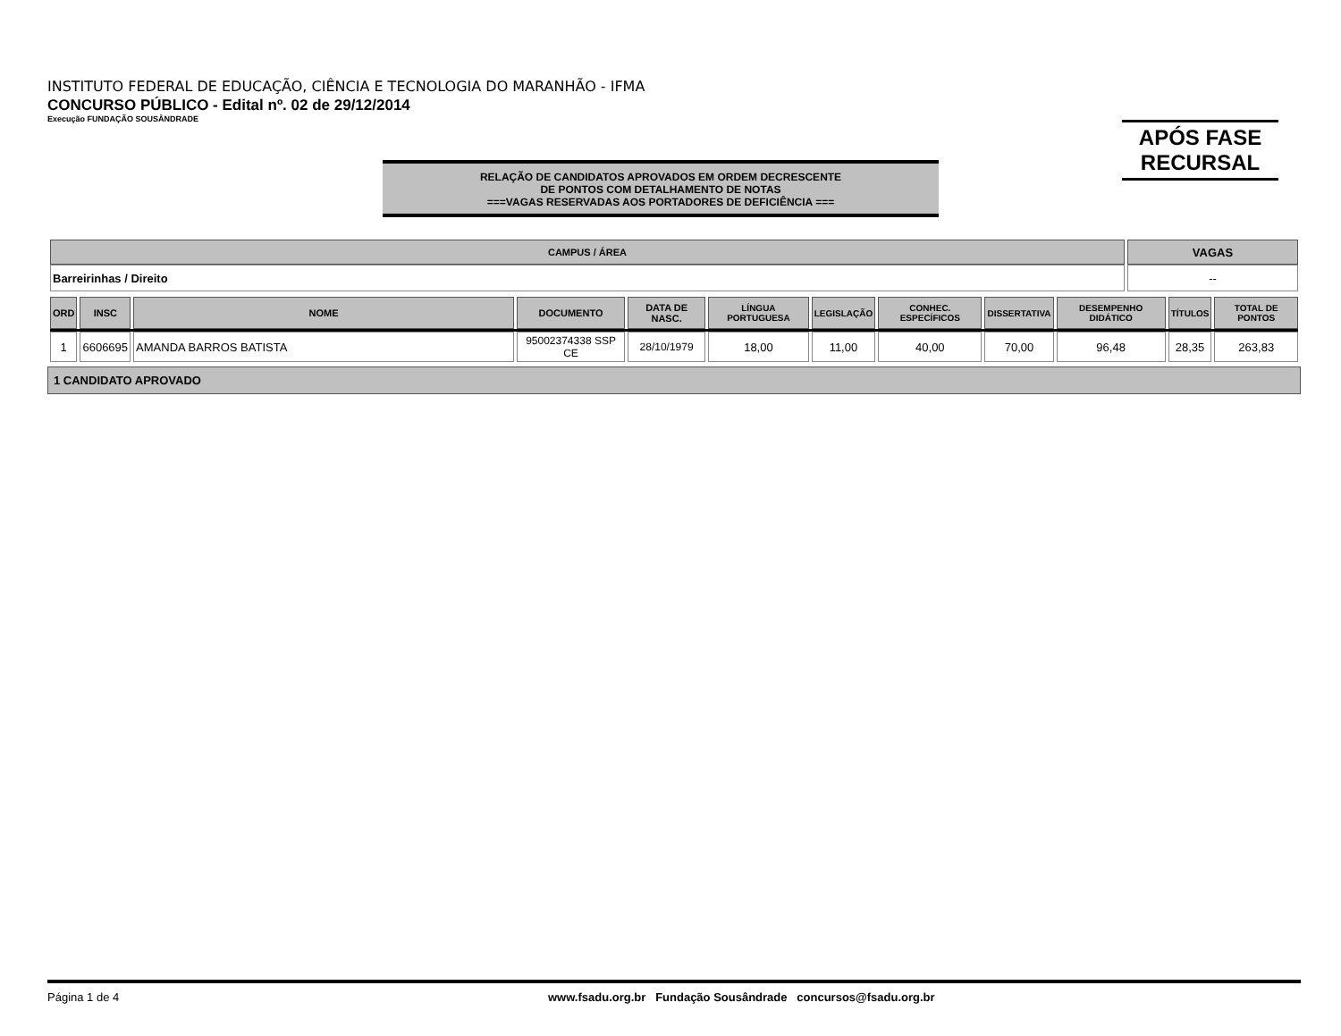INSTITUTO FEDERAL DE EDUCAÇÃO, CIÊNCIA E TECNOLOGIA DO MARANHÃO - IFMA
CONCURSO PÚBLICO - Edital nº. 02 de 29/12/2014
Execução FUNDAÇÃO SOUSÂNDRADE
APÓS FASE
RECURSAL
RELAÇÃO DE CANDIDATOS APROVADOS EM ORDEM DECRESCENTE
DE PONTOS COM DETALHAMENTO DE NOTAS
===VAGAS RESERVADAS AOS PORTADORES DE DEFICIÊNCIA ===
| CAMPUS / ÁREA | VAGAS |
| --- | --- |
| Barreirinhas / Direito | -- |
| ORD | INSC | NOME | DOCUMENTO | DATA DE NASC. | LÍNGUA PORTUGUESA | LEGISLAÇÃO | CONHEC. ESPECÍFICOS | DISSERTATIVA | DESEMPENHO DIDÁTICO | TÍTULOS | TOTAL DE PONTOS |
| --- | --- | --- | --- | --- | --- | --- | --- | --- | --- | --- | --- |
| 1 | 6606695 | AMANDA BARROS BATISTA | 95002374338 SSP CE | 28/10/1979 | 18,00 | 11,00 | 40,00 | 70,00 | 96,48 | 28,35 | 263,83 |
1 CANDIDATO APROVADO
Página 1 de 4 www.fsadu.org.br Fundação Sousândrade concursos@fsadu.org.br